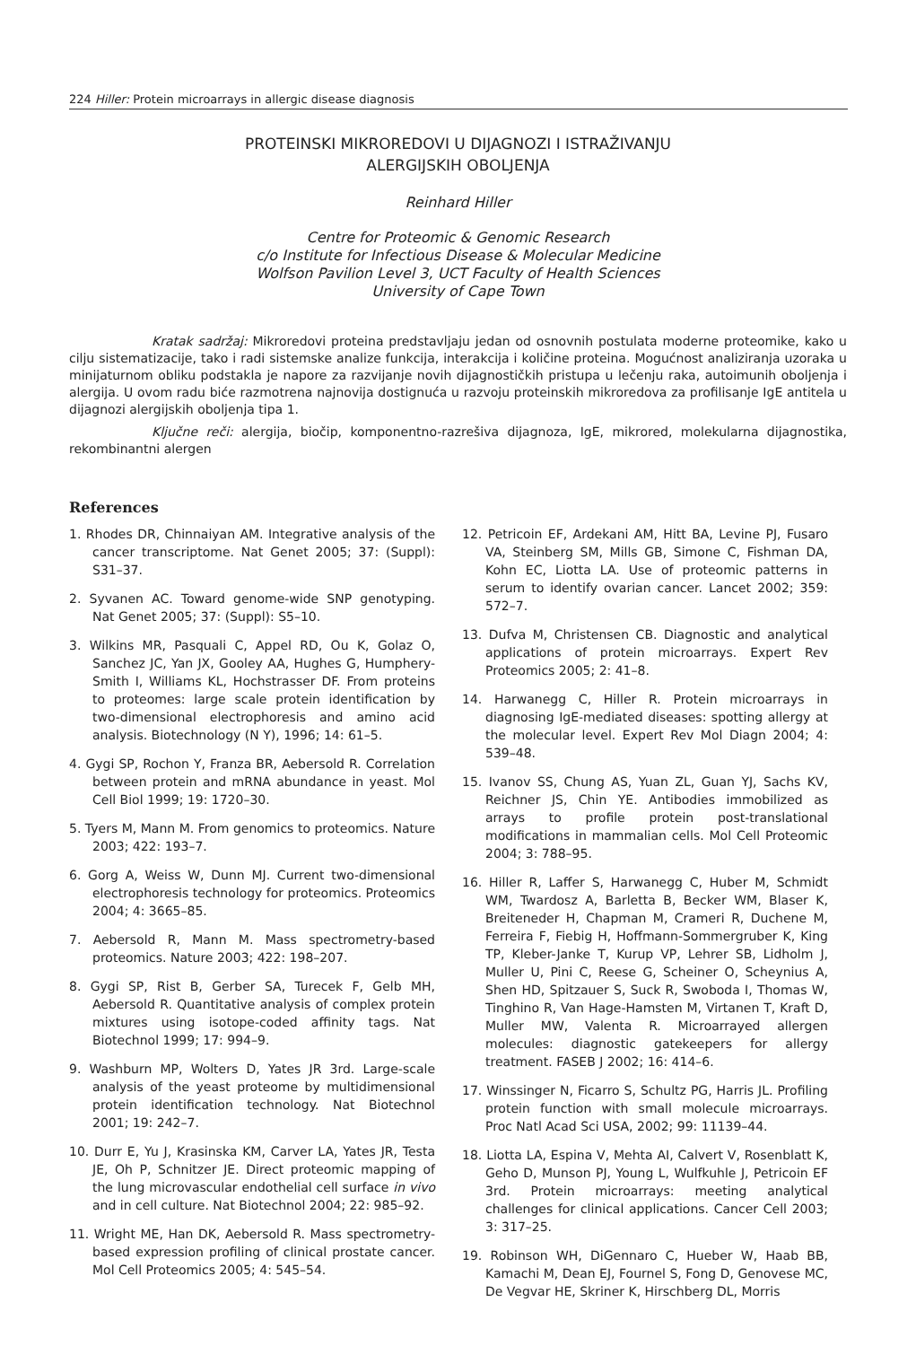224 Hiller: Protein microarrays in allergic disease diagnosis
PROTEINSKI MIKROREDOVI U DIJAGNOZI I ISTRAŽIVANJU
ALERGIJSKIH OBOLJENJA
Reinhard Hiller
Centre for Proteomic & Genomic Research
c/o Institute for Infectious Disease & Molecular Medicine
Wolfson Pavilion Level 3, UCT Faculty of Health Sciences
University of Cape Town
Kratak sadržaj: Mikroredovi proteina predstavljaju jedan od osnovnih postulata moderne proteomike, kako u cilju sistematizacije, tako i radi sistemske analize funkcija, interakcija i količine proteina. Mogućnost analiziranja uzoraka u minijaturnom obliku podstakla je napore za razvijanje novih dijagnostičkih pristupa u lečenju raka, autoimunih oboljenja i alergija. U ovom radu biće razmotrena najnovija dostignuća u razvoju proteinskih mikroredova za profilisanje IgE antitela u dijagnozi alergijskih oboljenja tipa 1.
Ključne reči: alergija, biočip, komponentno-razrešiva dijagnoza, IgE, mikrored, molekularna dijagnostika, rekombinantni alergen
References
1. Rhodes DR, Chinnaiyan AM. Integrative analysis of the cancer transcriptome. Nat Genet 2005; 37: (Suppl): S31–37.
2. Syvanen AC. Toward genome-wide SNP genotyping. Nat Genet 2005; 37: (Suppl): S5–10.
3. Wilkins MR, Pasquali C, Appel RD, Ou K, Golaz O, Sanchez JC, Yan JX, Gooley AA, Hughes G, Humphery-Smith I, Williams KL, Hochstrasser DF. From proteins to proteomes: large scale protein identification by two-dimensional electrophoresis and amino acid analysis. Biotechnology (N Y), 1996; 14: 61–5.
4. Gygi SP, Rochon Y, Franza BR, Aebersold R. Correlation between protein and mRNA abundance in yeast. Mol Cell Biol 1999; 19: 1720–30.
5. Tyers M, Mann M. From genomics to proteomics. Nature 2003; 422: 193–7.
6. Gorg A, Weiss W, Dunn MJ. Current two-dimensional electrophoresis technology for proteomics. Proteomics 2004; 4: 3665–85.
7. Aebersold R, Mann M. Mass spectrometry-based proteomics. Nature 2003; 422: 198–207.
8. Gygi SP, Rist B, Gerber SA, Turecek F, Gelb MH, Aebersold R. Quantitative analysis of complex protein mixtures using isotope-coded affinity tags. Nat Biotechnol 1999; 17: 994–9.
9. Washburn MP, Wolters D, Yates JR 3rd. Large-scale analysis of the yeast proteome by multidimensional protein identification technology. Nat Biotechnol 2001; 19: 242–7.
10. Durr E, Yu J, Krasinska KM, Carver LA, Yates JR, Testa JE, Oh P, Schnitzer JE. Direct proteomic mapping of the lung microvascular endothelial cell surface in vivo and in cell culture. Nat Biotechnol 2004; 22: 985–92.
11. Wright ME, Han DK, Aebersold R. Mass spectrometry-based expression profiling of clinical prostate cancer. Mol Cell Proteomics 2005; 4: 545–54.
12. Petricoin EF, Ardekani AM, Hitt BA, Levine PJ, Fusaro VA, Steinberg SM, Mills GB, Simone C, Fishman DA, Kohn EC, Liotta LA. Use of proteomic patterns in serum to identify ovarian cancer. Lancet 2002; 359: 572–7.
13. Dufva M, Christensen CB. Diagnostic and analytical applications of protein microarrays. Expert Rev Proteomics 2005; 2: 41–8.
14. Harwanegg C, Hiller R. Protein microarrays in diagnosing IgE-mediated diseases: spotting allergy at the molecular level. Expert Rev Mol Diagn 2004; 4: 539–48.
15. Ivanov SS, Chung AS, Yuan ZL, Guan YJ, Sachs KV, Reichner JS, Chin YE. Antibodies immobilized as arrays to profile protein post-translational modifications in mammalian cells. Mol Cell Proteomic 2004; 3: 788–95.
16. Hiller R, Laffer S, Harwanegg C, Huber M, Schmidt WM, Twardosz A, Barletta B, Becker WM, Blaser K, Breiteneder H, Chapman M, Crameri R, Duchene M, Ferreira F, Fiebig H, Hoffmann-Sommergruber K, King TP, Kleber-Janke T, Kurup VP, Lehrer SB, Lidholm J, Muller U, Pini C, Reese G, Scheiner O, Scheynius A, Shen HD, Spitzauer S, Suck R, Swoboda I, Thomas W, Tinghino R, Van Hage-Hamsten M, Virtanen T, Kraft D, Muller MW, Valenta R. Microarrayed allergen molecules: diagnostic gatekeepers for allergy treatment. FASEB J 2002; 16: 414–6.
17. Winssinger N, Ficarro S, Schultz PG, Harris JL. Profiling protein function with small molecule microarrays. Proc Natl Acad Sci USA, 2002; 99: 11139–44.
18. Liotta LA, Espina V, Mehta AI, Calvert V, Rosenblatt K, Geho D, Munson PJ, Young L, Wulfkuhle J, Petricoin EF 3rd. Protein microarrays: meeting analytical challenges for clinical applications. Cancer Cell 2003; 3: 317–25.
19. Robinson WH, DiGennaro C, Hueber W, Haab BB, Kamachi M, Dean EJ, Fournel S, Fong D, Genovese MC, De Vegvar HE, Skriner K, Hirschberg DL, Morris